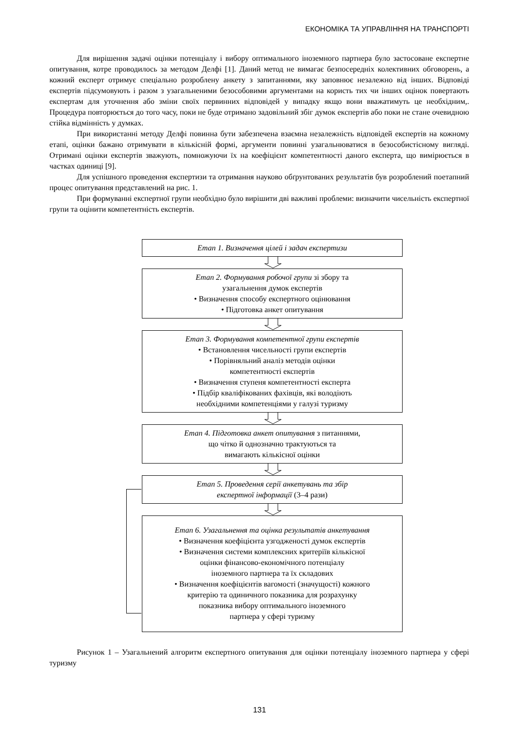ЕКОНОМІКА ТА УПРАВЛІННЯ НА ТРАНСПОРТІ
Для вирішення задачі оцінки потенціалу і вибору оптимального іноземного партнера було застосоване експертне опитування, котре проводилось за методом Делфі [1]. Даний метод не вимагає безпосередніх колективних обговорень, а кожний експерт отримує спеціально розроблену анкету з запитаннями, яку заповнює незалежно від інших. Відповіді експертів підсумовують і разом з узагальненими безособовими аргументами на користь тих чи інших оцінок повертають експертам для уточнення або зміни своїх первинних відповідей у випадку якщо вони вважатимуть це необхідним,. Процедура повторюється до того часу, поки не буде отримано задовільний збіг думок експертів або поки не стане очевидною стійка відмінність у думках.
При використанні методу Делфі повинна бути забезпечена взаємна незалежність відповідей експертів на кожному етапі, оцінки бажано отримувати в кількісній формі, аргументи повинні узагальнюватися в безособистісному вигляді. Отримані оцінки експертів зважують, помножуючи їх на коефіцієнт компетентності даного експерта, що вимірюється в частках одиниці [9].
Для успішного проведення експертизи та отримання науково обґрунтованих результатів був розроблений поетапний процес опитування представлений на рис. 1.
При формуванні експертної групи необхідно було вирішити дві важливі проблеми: визначити чисельність експертної групи та оцінити компетентність експертів.
Етап 1. Визначення цілей і задач експертизи
Етап 2. Формування робочої групи зі збору та
узагальнення думок експертів
• Визначення способу експертного оцінювання
• Підготовка анкет опитування
Етап 3. Формування компетентної групи експертів
• Встановлення чисельності групи експертів
• Порівняльний аналіз методів оцінки
компетентності експертів
• Визначення ступеня компетентності експерта
• Підбір кваліфікованих фахівців, які володіють
необхідними компетенціями у галузі туризму
Етап 4. Підготовка анкет опитування з питаннями,
що чітко й однозначно трактуються та
вимагають кількісної оцінки
Етап 5. Проведення серії анкетувань та збір
експертної інформації (3–4 рази)
Етап 6. Узагальнення та оцінка результатів анкетування
• Визначення коефіцієнта узгодженості думок експертів
• Визначення системи комплексних критеріїв кількісної
оцінки фінансово-економічного потенціалу
іноземного партнера та їх складових
• Визначення коефіцієнтів вагомості (значущості) кожного
критерію та одиничного показника для розрахунку
показника вибору оптимального іноземного
партнера у сфері туризму
Рисунок 1 – Узагальнений алгоритм експертного опитування для оцінки потенціалу іноземного партнера у сфері туризму
131